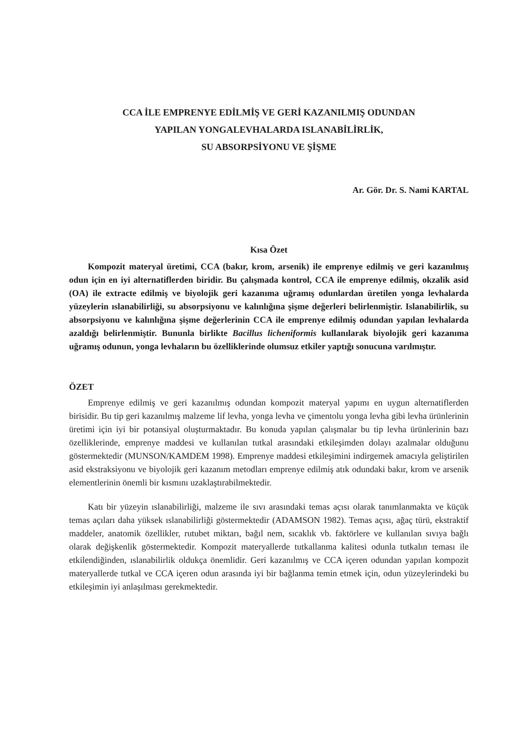CCA İLE EMPRENYE EDİLMİŞ VE GERİ KAZANILMIŞ ODUNDAN
YAPILAN YONGALEVHALARDA ISLANABİLİRLİK,
SU ABSORPSİYONU VE ŞİŞME
Ar. Gör. Dr. S. Nami KARTAL
Kısa Özet
Kompozit materyal üretimi, CCA (bakır, krom, arsenik) ile emprenye edilmiş ve geri kazanılmış odun için en iyi alternatiflerden biridir. Bu çalışmada kontrol, CCA ile emprenye edilmiş, okzalik asid (OA) ile extracte edilmiş ve biyolojik geri kazanıma uğramış odunlardan üretilen yonga levhalarda yüzeylerin ıslanabilirliği, su absorpsiyonu ve kalınlığına şişme değerleri belirlenmiştir. Islanabilirlik, su absorpsiyonu ve kalınlığına şişme değerlerinin CCA ile emprenye edilmiş odundan yapılan levhalarda azaldığı belirlenmiştir. Bununla birlikte Bacillus licheniformis kullanılarak biyolojik geri kazanıma uğramış odunun, yonga levhaların bu özelliklerinde olumsuz etkiler yaptığı sonucuna varılmıştır.
ÖZET
Emprenye edilmiş ve geri kazanılmış odundan kompozit materyal yapımı en uygun alternatiflerden birisidir. Bu tip geri kazanılmış malzeme lif levha, yonga levha ve çimentolu yonga levha gibi levha ürünlerinin üretimi için iyi bir potansiyal oluşturmaktadır. Bu konuda yapılan çalışmalar bu tip levha ürünlerinin bazı özelliklerinde, emprenye maddesi ve kullanılan tutkal arasındaki etkileşimden dolayı azalmalar olduğunu göstermektedir (MUNSON/KAMDEM 1998). Emprenye maddesi etkileşimini indirgemek amacıyla geliştirilen asid ekstraksiyonu ve biyolojik geri kazanım metodları emprenye edilmiş atık odundaki bakır, krom ve arsenik elementlerinin önemli bir kısmını uzaklaştırabilmektedir.
Katı bir yüzeyin ıslanabilirliği, malzeme ile sıvı arasındaki temas açısı olarak tanımlanmakta ve küçük temas açıları daha yüksek ıslanabilirliği göstermektedir (ADAMSON 1982). Temas açısı, ağaç türü, ekstraktif maddeler, anatomik özellikler, rutubet miktarı, bağıl nem, sıcaklık vb. faktörlere ve kullanılan sıvıya bağlı olarak değişkenlik göstermektedir. Kompozit materyallerde tutkallanma kalitesi odunla tutkalın teması ile etkilendiğinden, ıslanabilirlik oldukça önemlidir. Geri kazanılmış ve CCA içeren odundan yapılan kompozit materyallerde tutkal ve CCA içeren odun arasında iyi bir bağlanma temin etmek için, odun yüzeylerindeki bu etkileşimin iyi anlaşılması gerekmektedir.